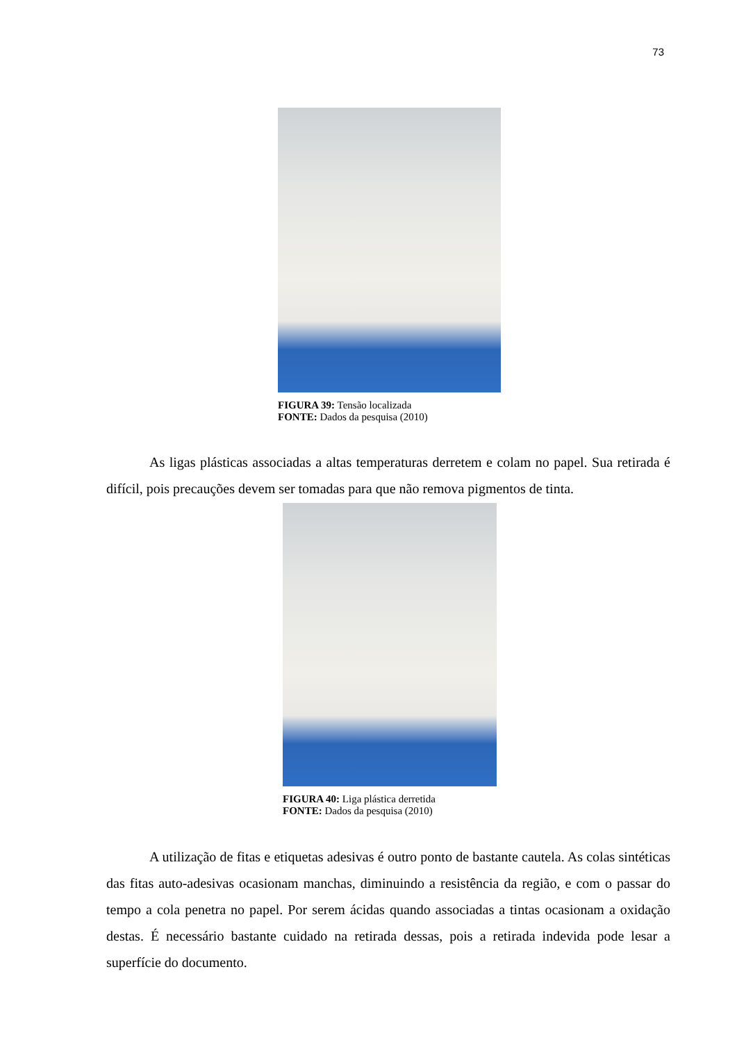73
FIGURA 39: Tensão localizada
FONTE: Dados da pesquisa (2010)
As ligas plásticas associadas a altas temperaturas derretem e colam no papel. Sua retirada é difícil, pois precauções devem ser tomadas para que não remova pigmentos de tinta.
FIGURA 40: Liga plástica derretida
FONTE: Dados da pesquisa (2010)
A utilização de fitas e etiquetas adesivas é outro ponto de bastante cautela. As colas sintéticas das fitas auto-adesivas ocasionam manchas, diminuindo a resistência da região, e com o passar do tempo a cola penetra no papel. Por serem ácidas quando associadas a tintas ocasionam a oxidação destas. É necessário bastante cuidado na retirada dessas, pois a retirada indevida pode lesar a superfície do documento.